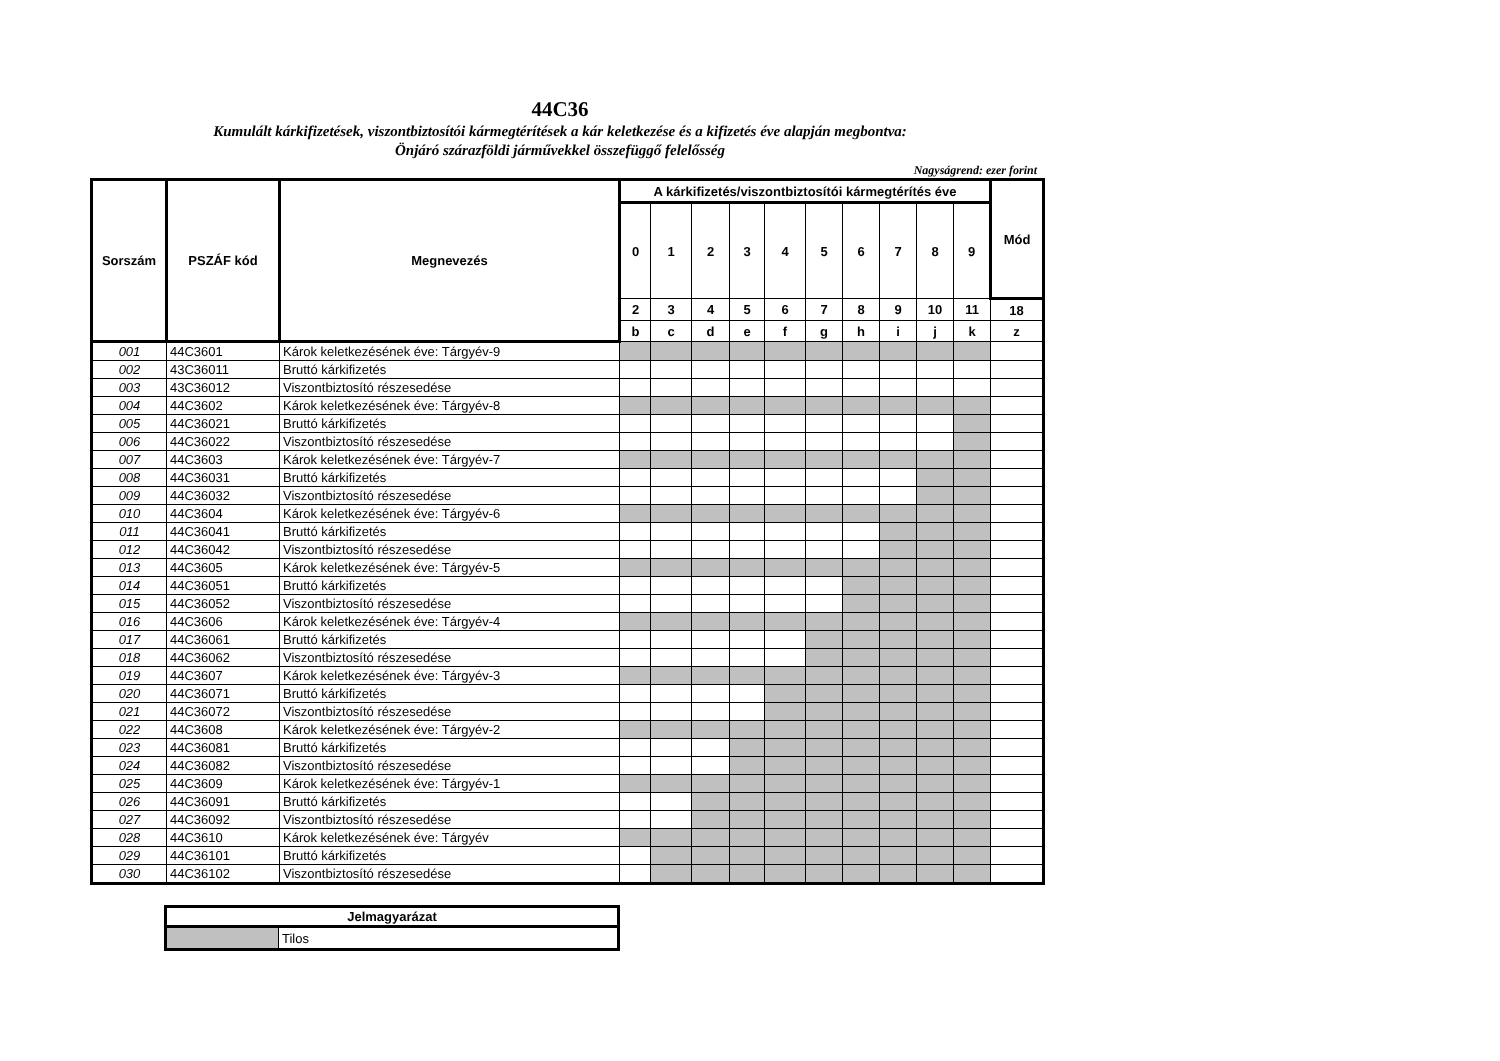44C36
Kumulált kárkifizetések, viszontbiztosítói kármegtérítések a kár keletkezése és a kifizetés éve alapján megbontva:
Önjáró szárazföldi járművekkel összefüggő felelősség
Nagyságrend: ezer forint
| Sorszám | PSZÁF kód | Megnevezés | A kárkifizetés/viszontbiztosítói kármegtérítés éve | | | | | | | | | | Mód |
| --- | --- | --- | --- | --- | --- | --- | --- | --- | --- | --- | --- | --- | --- |
| | | | 0 | 1 | 2 | 3 | 4 | 5 | 6 | 7 | 8 | 9 | |
| | | | 2 | 3 | 4 | 5 | 6 | 7 | 8 | 9 | 10 | 11 | 18 |
| | | | b | c | d | e | f | g | h | i | j | k | z |
| 001 | 44C3601 | Károk keletkezésének éve: Tárgyév-9 | | | | | | | | | | | |
| 002 | 43C36011 | Bruttó kárkifizetés | | | | | | | | | | | |
| 003 | 43C36012 | Viszontbiztosító részesedése | | | | | | | | | | | |
| 004 | 44C3602 | Károk keletkezésének éve: Tárgyév-8 | | | | | | | | | | | |
| 005 | 44C36021 | Bruttó kárkifizetés | | | | | | | | | | | |
| 006 | 44C36022 | Viszontbiztosító részesedése | | | | | | | | | | | |
| 007 | 44C3603 | Károk keletkezésének éve: Tárgyév-7 | | | | | | | | | | | |
| 008 | 44C36031 | Bruttó kárkifizetés | | | | | | | | | | | |
| 009 | 44C36032 | Viszontbiztosító részesedése | | | | | | | | | | | |
| 010 | 44C3604 | Károk keletkezésének éve: Tárgyév-6 | | | | | | | | | | | |
| 011 | 44C36041 | Bruttó kárkifizetés | | | | | | | | | | | |
| 012 | 44C36042 | Viszontbiztosító részesedése | | | | | | | | | | | |
| 013 | 44C3605 | Károk keletkezésének éve: Tárgyév-5 | | | | | | | | | | | |
| 014 | 44C36051 | Bruttó kárkifizetés | | | | | | | | | | | |
| 015 | 44C36052 | Viszontbiztosító részesedése | | | | | | | | | | | |
| 016 | 44C3606 | Károk keletkezésének éve: Tárgyév-4 | | | | | | | | | | | |
| 017 | 44C36061 | Bruttó kárkifizetés | | | | | | | | | | | |
| 018 | 44C36062 | Viszontbiztosító részesedése | | | | | | | | | | | |
| 019 | 44C3607 | Károk keletkezésének éve: Tárgyév-3 | | | | | | | | | | | |
| 020 | 44C36071 | Bruttó kárkifizetés | | | | | | | | | | | |
| 021 | 44C36072 | Viszontbiztosító részesedése | | | | | | | | | | | |
| 022 | 44C3608 | Károk keletkezésének éve: Tárgyév-2 | | | | | | | | | | | |
| 023 | 44C36081 | Bruttó kárkifizetés | | | | | | | | | | | |
| 024 | 44C36082 | Viszontbiztosító részesedése | | | | | | | | | | | |
| 025 | 44C3609 | Károk keletkezésének éve: Tárgyév-1 | | | | | | | | | | | |
| 026 | 44C36091 | Bruttó kárkifizetés | | | | | | | | | | | |
| 027 | 44C36092 | Viszontbiztosító részesedése | | | | | | | | | | | |
| 028 | 44C3610 | Károk keletkezésének éve: Tárgyév | | | | | | | | | | | |
| 029 | 44C36101 | Bruttó kárkifizetés | | | | | | | | | | | |
| 030 | 44C36102 | Viszontbiztosító részesedése | | | | | | | | | | | |
| Jelmagyarázat | |
| --- | --- |
| | Tilos |